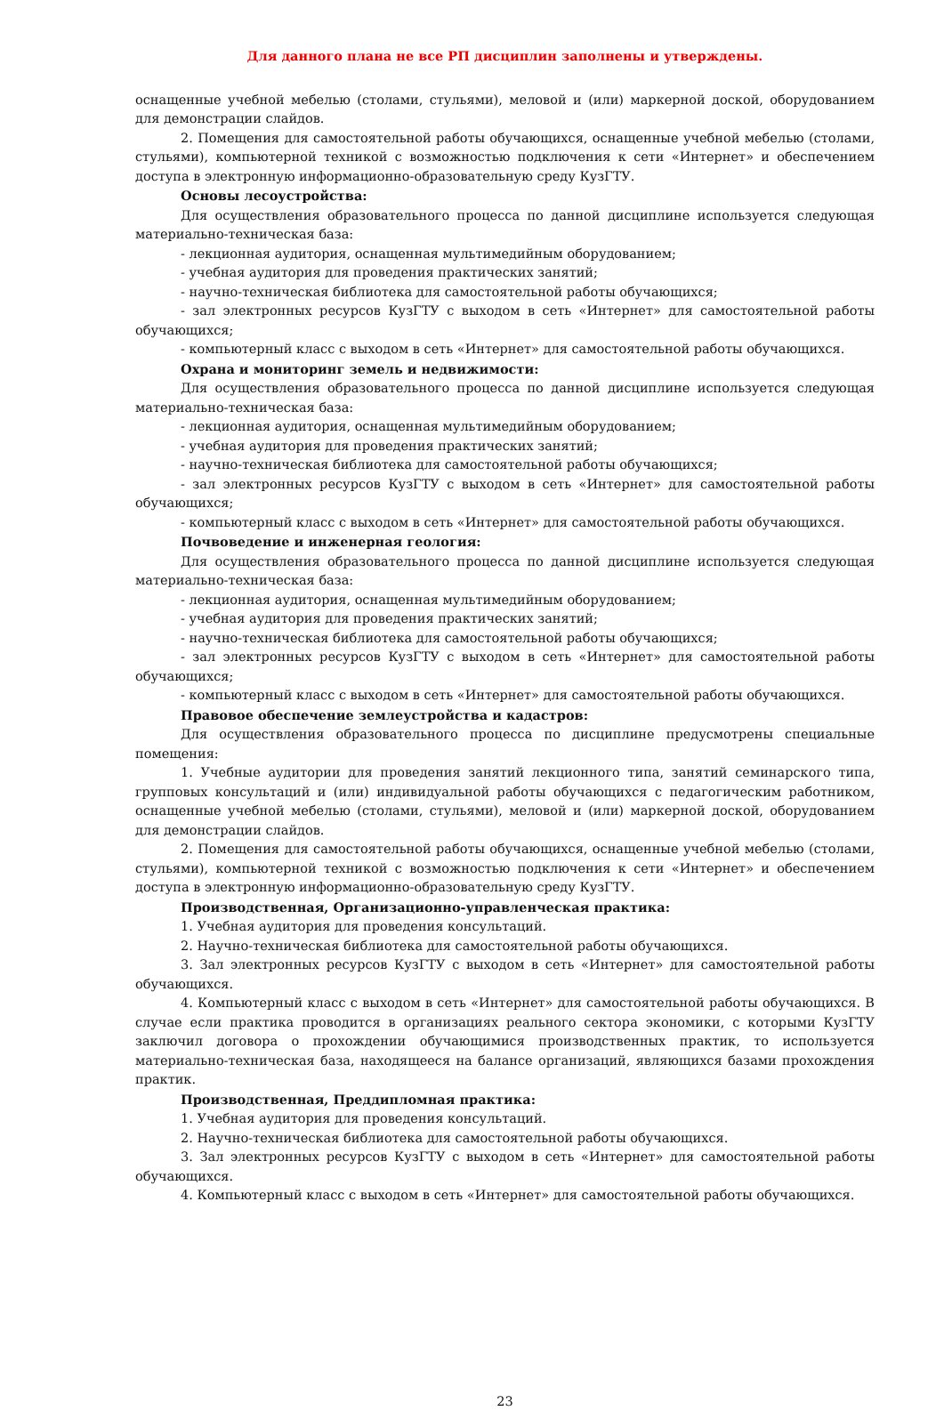Для данного плана не все РП дисциплин заполнены и утверждены.
оснащенные учебной мебелью (столами, стульями), меловой и (или) маркерной доской, оборудованием для демонстрации слайдов.
2. Помещения для самостоятельной работы обучающихся, оснащенные учебной мебелью (столами, стульями), компьютерной техникой с возможностью подключения к сети «Интернет» и обеспечением доступа в электронную информационно-образовательную среду КузГТУ.
Основы лесоустройства:
Для осуществления образовательного процесса по данной дисциплине используется следующая материально-техническая база:
- лекционная аудитория, оснащенная мультимедийным оборудованием;
- учебная аудитория для проведения практических занятий;
- научно-техническая библиотека для самостоятельной работы обучающихся;
- зал электронных ресурсов КузГТУ с выходом в сеть «Интернет» для самостоятельной работы обучающихся;
- компьютерный класс с выходом в сеть «Интернет» для самостоятельной работы обучающихся.
Охрана и мониторинг земель и недвижимости:
Для осуществления образовательного процесса по данной дисциплине используется следующая материально-техническая база:
- лекционная аудитория, оснащенная мультимедийным оборудованием;
- учебная аудитория для проведения практических занятий;
- научно-техническая библиотека для самостоятельной работы обучающихся;
- зал электронных ресурсов КузГТУ с выходом в сеть «Интернет» для самостоятельной работы обучающихся;
- компьютерный класс с выходом в сеть «Интернет» для самостоятельной работы обучающихся.
Почвоведение и инженерная геология:
Для осуществления образовательного процесса по данной дисциплине используется следующая материально-техническая база:
- лекционная аудитория, оснащенная мультимедийным оборудованием;
- учебная аудитория для проведения практических занятий;
- научно-техническая библиотека для самостоятельной работы обучающихся;
- зал электронных ресурсов КузГТУ с выходом в сеть «Интернет» для самостоятельной работы обучающихся;
- компьютерный класс с выходом в сеть «Интернет» для самостоятельной работы обучающихся.
Правовое обеспечение землеустройства и кадастров:
Для осуществления образовательного процесса по дисциплине предусмотрены специальные помещения:
1. Учебные аудитории для проведения занятий лекционного типа, занятий семинарского типа, групповых консультаций и (или) индивидуальной работы обучающихся с педагогическим работником, оснащенные учебной мебелью (столами, стульями), меловой и (или) маркерной доской, оборудованием для демонстрации слайдов.
2. Помещения для самостоятельной работы обучающихся, оснащенные учебной мебелью (столами, стульями), компьютерной техникой с возможностью подключения к сети «Интернет» и обеспечением доступа в электронную информационно-образовательную среду КузГТУ.
Производственная, Организационно-управленческая практика:
1. Учебная аудитория для проведения консультаций.
2. Научно-техническая библиотека для самостоятельной работы обучающихся.
3. Зал электронных ресурсов КузГТУ с выходом в сеть «Интернет» для самостоятельной работы обучающихся.
4. Компьютерный класс с выходом в сеть «Интернет» для самостоятельной работы обучающихся. В случае если практика проводится в организациях реального сектора экономики, с которыми КузГТУ заключил договора о прохождении обучающимися производственных практик, то используется материально-техническая база, находящееся на балансе организаций, являющихся базами прохождения практик.
Производственная, Преддипломная практика:
1. Учебная аудитория для проведения консультаций.
2. Научно-техническая библиотека для самостоятельной работы обучающихся.
3. Зал электронных ресурсов КузГТУ с выходом в сеть «Интернет» для самостоятельной работы обучающихся.
4. Компьютерный класс с выходом в сеть «Интернет» для самостоятельной работы обучающихся.
23